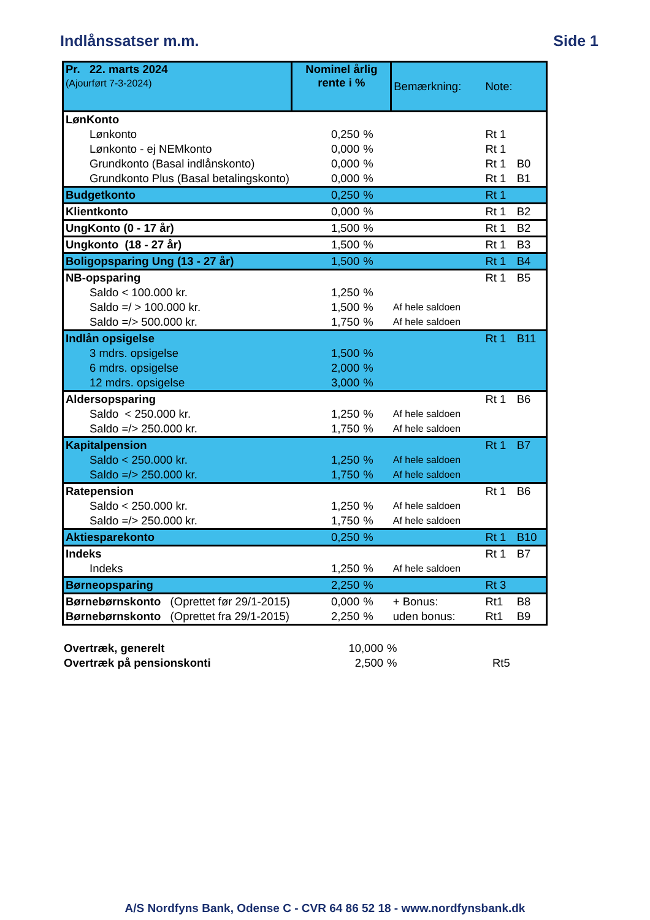Indlånssatser m.m. Side 1
| Pr. 22. marts 2024 (Ajourført 7-3-2024) | Nominel årlig rente i % | | Bemærkning: | Note: | |
| LønKonto | | | | | |
| Lønkonto | 0,250 | % | | Rt 1 | |
| Lønkonto - ej NEMkonto | 0,000 | % | | Rt 1 | |
| Grundkonto (Basal indlånskonto) | 0,000 | % | | Rt 1 | B0 |
| Grundkonto Plus (Basal betalingskonto) | 0,000 | % | | Rt 1 | B1 |
| Budgetkonto | 0,250 | % | | Rt 1 | |
| Klientkonto | 0,000 | % | | Rt 1 | B2 |
| UngKonto (0 - 17 år) | 1,500 | % | | Rt 1 | B2 |
| Ungkonto (18 - 27 år) | 1,500 | % | | Rt 1 | B3 |
| Boligopsparing Ung (13 - 27 år) | 1,500 | % | | Rt 1 | B4 |
| NB-opsparing | | | | Rt 1 | B5 |
| Saldo < 100.000 kr. | 1,250 | % | | | |
| Saldo =/ > 100.000 kr. | 1,500 | % | Af hele saldoen | | |
| Saldo =/> 500.000 kr. | 1,750 | % | Af hele saldoen | | |
| Indlån opsigelse | | | | Rt 1 | B11 |
| 3 mdrs. opsigelse | 1,500 | % | | | |
| 6 mdrs. opsigelse | 2,000 | % | | | |
| 12 mdrs. opsigelse | 3,000 | % | | | |
| Aldersopsparing | | | | Rt 1 | B6 |
| Saldo < 250.000 kr. | 1,250 | % | Af hele saldoen | | |
| Saldo =/> 250.000 kr. | 1,750 | % | Af hele saldoen | | |
| Kapitalpension | | | | Rt 1 | B7 |
| Saldo < 250.000 kr. | 1,250 | % | Af hele saldoen | | |
| Saldo =/> 250.000 kr. | 1,750 | % | Af hele saldoen | | |
| Ratepension | | | | Rt 1 | B6 |
| Saldo < 250.000 kr. | 1,250 | % | Af hele saldoen | | |
| Saldo =/> 250.000 kr. | 1,750 | % | Af hele saldoen | | |
| Aktiesparekonto | 0,250 | % | | Rt 1 | B10 |
| Indeks | | | | Rt 1 | B7 |
| Indeks | 1,250 | % | Af hele saldoen | | |
| Børneopsparing | 2,250 | % | | Rt 3 | |
| Børnebørnskonto (Oprettet før 29/1-2015) | 0,000 | % | + Bonus: | Rt1 | B8 |
| Børnebørnskonto (Oprettet fra 29/1-2015) | 2,250 | % | uden bonus: | Rt1 | B9 |
| Overtræk, generelt | 10,000 | % | | |
| Overtræk på pensionskonti | 2,500 | % | | Rt5 |
A/S Nordfyns Bank, Odense C - CVR 64 86 52 18 - www.nordfynsbank.dk